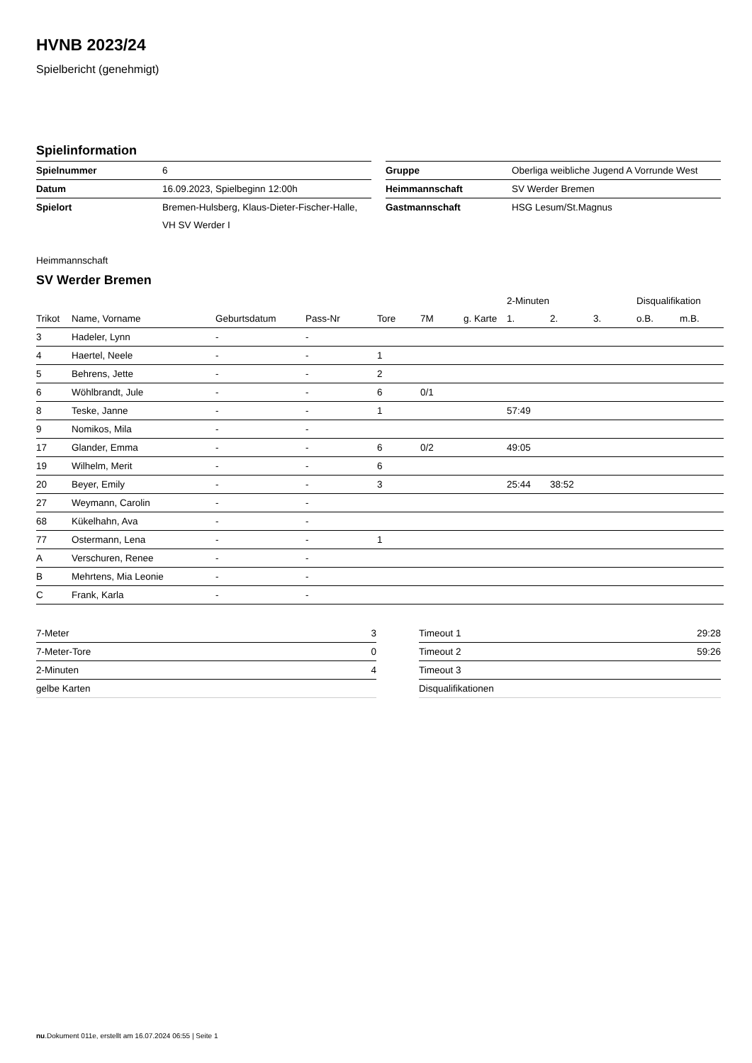HVNB 2023/24
Spielbericht (genehmigt)
Spielinformation
| Spielnummer | 6 |
| Datum | 16.09.2023, Spielbeginn 12:00h |
| Spielort | Bremen-Hulsberg, Klaus-Dieter-Fischer-Halle, |
| | VH SV Werder I |
| Gruppe | Oberliga weibliche Jugend A Vorrunde West |
| Heimmannschaft | SV Werder Bremen |
| Gastmannschaft | HSG Lesum/St.Magnus |
Heimmannschaft
SV Werder Bremen
| | | | | | | | 2-Minuten | | | Disqualifikation | |
| --- | --- | --- | --- | --- | --- | --- | --- | --- | --- | --- | --- |
| Trikot | Name, Vorname | Geburtsdatum | Pass-Nr | Tore | 7M | g. Karte | 1. | 2. | 3. | o.B. | m.B. |
| 3 | Hadeler, Lynn | - | - | | | | | | | | |
| 4 | Haertel, Neele | - | - | 1 | | | | | | | |
| 5 | Behrens, Jette | - | - | 2 | | | | | | | |
| 6 | Wöhlbrandt, Jule | - | - | 6 | 0/1 | | | | | | |
| 8 | Teske, Janne | - | - | 1 | | | 57:49 | | | | |
| 9 | Nomikos, Mila | - | - | | | | | | | | |
| 17 | Glander, Emma | - | - | 6 | 0/2 | | 49:05 | | | | |
| 19 | Wilhelm, Merit | - | - | 6 | | | | | | | |
| 20 | Beyer, Emily | - | - | 3 | | | 25:44 | 38:52 | | | |
| 27 | Weymann, Carolin | - | - | | | | | | | | |
| 68 | Kükelhahn, Ava | - | - | | | | | | | | |
| 77 | Ostermann, Lena | - | - | 1 | | | | | | | |
| A | Verschuren, Renee | - | - | | | | | | | | |
| B | Mehrtens, Mia Leonie | - | - | | | | | | | | |
| C | Frank, Karla | - | - | | | | | | | | |
| 7-Meter | 3 |
| 7-Meter-Tore | 0 |
| 2-Minuten | 4 |
| gelbe Karten | |
| Timeout 1 | 29:28 |
| Timeout 2 | 59:26 |
| Timeout 3 | |
| Disqualifikationen | |
nu.Dokument 011e, erstellt am 16.07.2024 06:55 | Seite 1